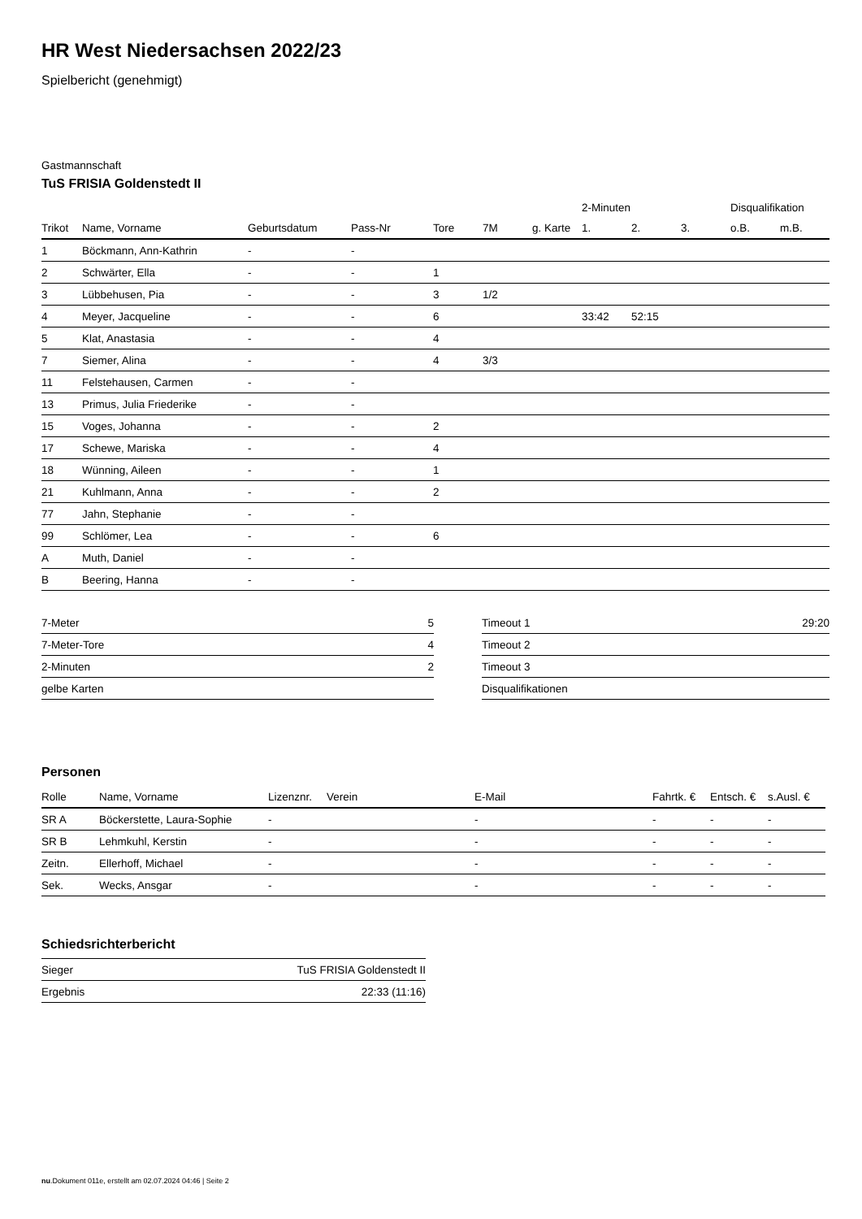HR West Niedersachsen 2022/23
Spielbericht (genehmigt)
Gastmannschaft
TuS FRISIA Goldenstedt II
| | | | | | | | 2-Minuten | | | Disqualifikation | |
| Trikot | Name, Vorname | Geburtsdatum | Pass-Nr | Tore | 7M | g. Karte | 1. | 2. | 3. | o.B. | m.B. |
| 1 | Böckmann, Ann-Kathrin | - | - | | | | | | | | |
| 2 | Schwärter, Ella | - | - | 1 | | | | | | | |
| 3 | Lübbehusen, Pia | - | - | 3 | 1/2 | | | | | | |
| 4 | Meyer, Jacqueline | - | - | 6 | | | 33:42 | 52:15 | | | |
| 5 | Klat, Anastasia | - | - | 4 | | | | | | | |
| 7 | Siemer, Alina | - | - | 4 | 3/3 | | | | | | |
| 11 | Felstehausen, Carmen | - | - | | | | | | | | |
| 13 | Primus, Julia Friederike | - | - | | | | | | | | |
| 15 | Voges, Johanna | - | - | 2 | | | | | | | |
| 17 | Schewe, Mariska | - | - | 4 | | | | | | | |
| 18 | Wünning, Aileen | - | - | 1 | | | | | | | |
| 21 | Kuhlmann, Anna | - | - | 2 | | | | | | | |
| 77 | Jahn, Stephanie | - | - | | | | | | | | |
| 99 | Schlömer, Lea | - | - | 6 | | | | | | | |
| A | Muth, Daniel | - | - | | | | | | | | |
| B | Beering, Hanna | - | - | | | | | | | | |
| 7-Meter | 5 |
| 7-Meter-Tore | 4 |
| 2-Minuten | 2 |
| gelbe Karten | |
| Timeout 1 | 29:20 |
| Timeout 2 | |
| Timeout 3 | |
| Disqualifikationen | |
Personen
| Rolle | Name, Vorname | Lizenznr. | Verein | E-Mail | Fahrtk. € | Entsch. € | s.Ausl. € |
| --- | --- | --- | --- | --- | --- | --- | --- |
| SR A | Böckerstette, Laura-Sophie | - | | - | - | - | - |
| SR B | Lehmkuhl, Kerstin | - | | - | - | - | - |
| Zeitn. | Ellerhoff, Michael | - | | - | - | - | - |
| Sek. | Wecks, Ansgar | - | | - | - | - | - |
Schiedsrichterbericht
| Sieger | TuS FRISIA Goldenstedt II |
| Ergebnis | 22:33 (11:16) |
nu.Dokument 011e, erstellt am 02.07.2024 04:46 | Seite 2